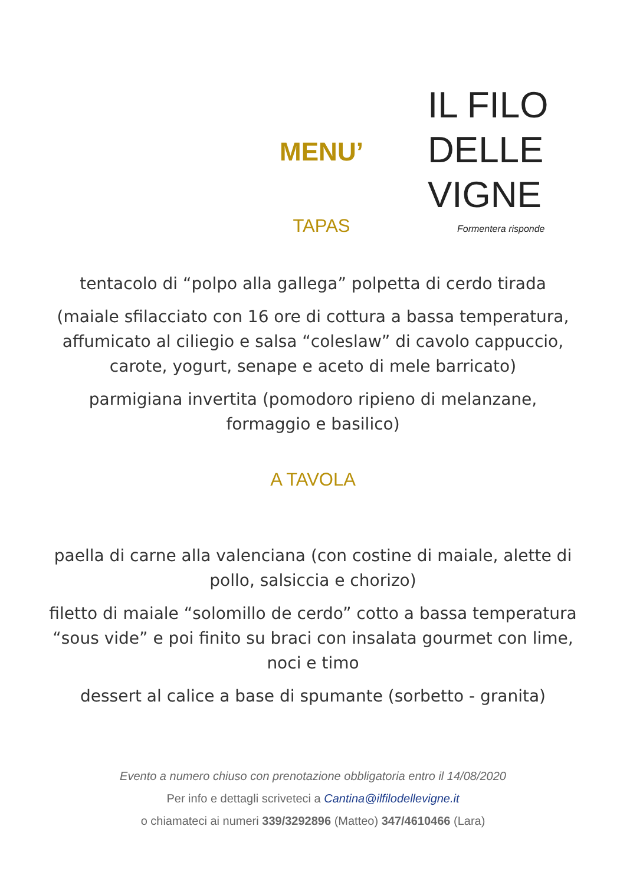MENU’
TAPAS
IL FILO
DELLE
VIGNE
Formentera risponde
tentacolo di “polpo alla gallega” polpetta di cerdo tirada
(maiale sfilacciato con 16 ore di cottura a bassa temperatura, affumicato al ciliegio e salsa “coleslaw” di cavolo cappuccio, carote, yogurt, senape e aceto di mele barricato)
parmigiana invertita (pomodoro ripieno di melanzane, formaggio e basilico)
A TAVOLA
paella di carne alla valenciana (con costine di maiale, alette di pollo, salsiccia e chorizo)
filetto di maiale “solomillo de cerdo” cotto a bassa temperatura “sous vide” e poi finito su braci con insalata gourmet con lime, noci e timo
dessert al calice a base di spumante (sorbetto - granita)
Evento a numero chiuso con prenotazione obbligatoria entro il 14/08/2020
Per info e dettagli scriveteci a Cantina@ilfilodellevigne.it
o chiamateci ai numeri 339/3292896 (Matteo) 347/4610466 (Lara)